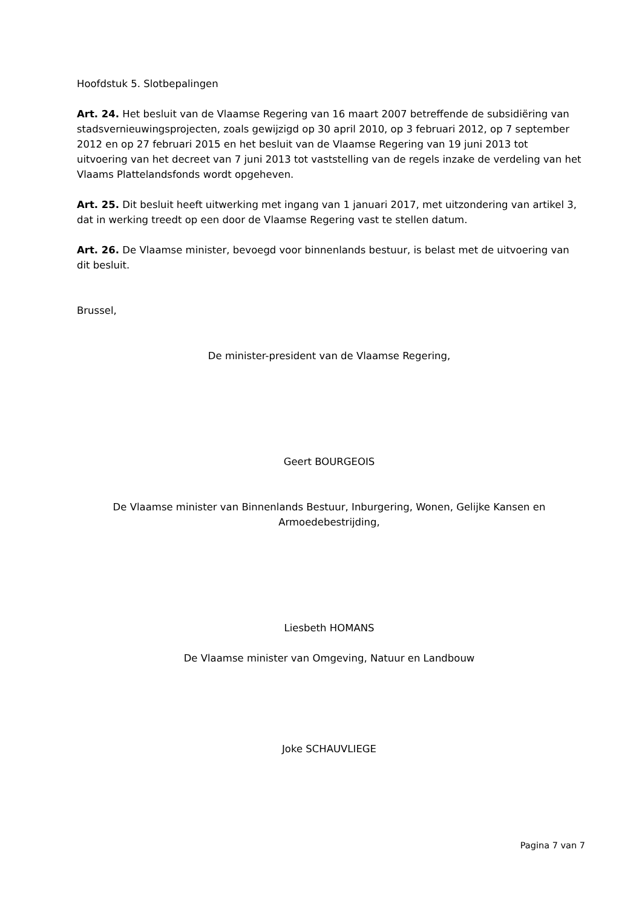Hoofdstuk 5. Slotbepalingen
Art. 24. Het besluit van de Vlaamse Regering van 16 maart 2007 betreffende de subsidiëring van stadsvernieuwingsprojecten, zoals gewijzigd op 30 april 2010, op 3 februari 2012, op 7 september 2012 en op 27 februari 2015 en het besluit van de Vlaamse Regering van 19 juni 2013 tot uitvoering van het decreet van 7 juni 2013 tot vaststelling van de regels inzake de verdeling van het Vlaams Plattelandsfonds wordt opgeheven.
Art. 25. Dit besluit heeft uitwerking met ingang van 1 januari 2017, met uitzondering van artikel 3, dat in werking treedt op een door de Vlaamse Regering vast te stellen datum.
Art. 26. De Vlaamse minister, bevoegd voor binnenlands bestuur, is belast met de uitvoering van dit besluit.
Brussel,
De minister-president van de Vlaamse Regering,
Geert BOURGEOIS
De Vlaamse minister van Binnenlands Bestuur, Inburgering, Wonen, Gelijke Kansen en Armoedebestrijding,
Liesbeth HOMANS
De Vlaamse minister van Omgeving, Natuur en Landbouw
Joke SCHAUVLIEGE
Pagina 7 van 7